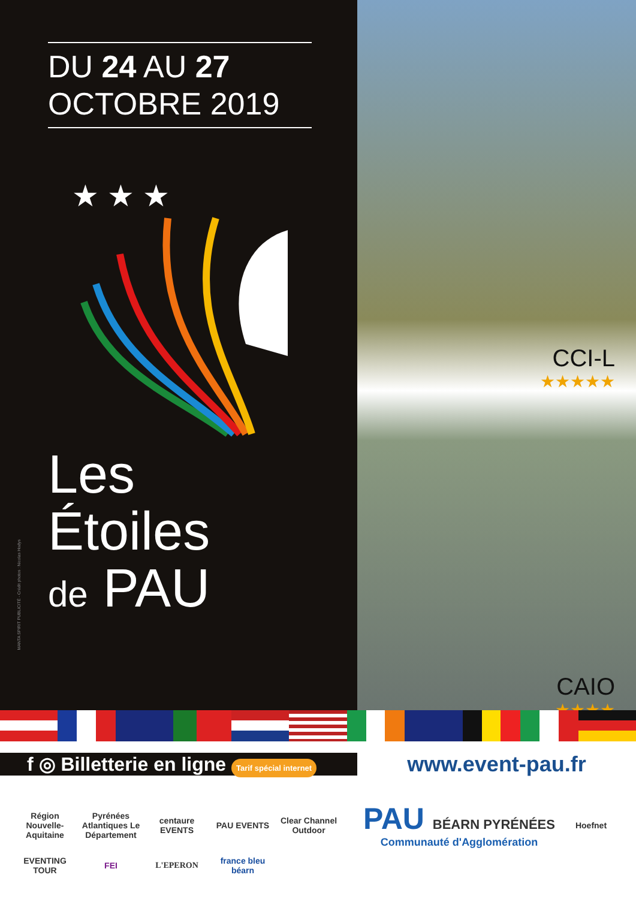DU 24 AU 27
OCTOBRE 2019
★ ★ ★
Les
Étoiles
de PAU
MANTA SPIRIT PUBLICITÉ - Crédit photos : Nicolas Hodys
CCI-L
★★★★★
CAIO
★★★★
f ◎ Billetterie en ligne Tarif spécial internet
www.event-pau.fr
Région Nouvelle-Aquitaine Pyrénées Atlantiques Le Département centaure EVENTS PAU EVENTS Clear Channel Outdoor
PAU BÉARN PYRÉNÉES
Communauté d'Agglomération
Hoefnet EVENTING TOUR FEI L'EPERON france bleu béarn